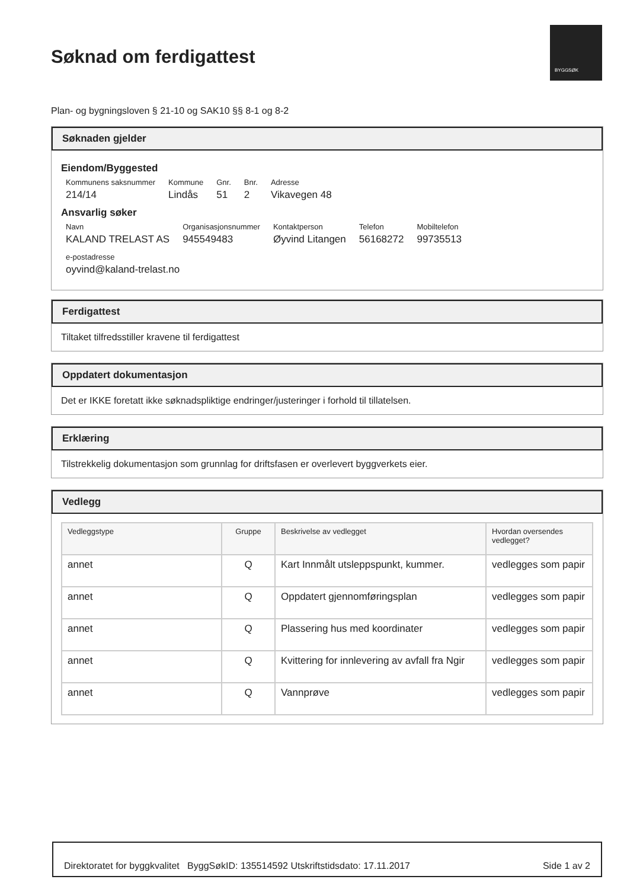Søknad om ferdigattest
BYGGSØK
Plan- og bygningsloven § 21-10 og SAK10 §§ 8-1 og 8-2
Søknaden gjelder
Eiendom/Byggested
Kommunens saksnummer
214/14
Kommune
Lindås
Gnr.
51
Bnr.
2
Adresse
Vikavegen 48
Ansvarlig søker
Navn
KALAND TRELAST AS
Organisasjonsnummer
945549483
Kontaktperson
Øyvind Litangen
Telefon
56168272
Mobiltelefon
99735513
e-postadresse
oyvind@kaland-trelast.no
Ferdigattest
Tiltaket tilfredsstiller kravene til ferdigattest
Oppdatert dokumentasjon
Det er IKKE foretatt ikke søknadspliktige endringer/justeringer i forhold til tillatelsen.
Erklæring
Tilstrekkelig dokumentasjon som grunnlag for driftsfasen er overlevert byggverkets eier.
Vedlegg
| Vedleggstype | Gruppe | Beskrivelse av vedlegget | Hvordan oversendes vedlegget? |
| --- | --- | --- | --- |
| annet | Q | Kart Innmålt utsleppspunkt, kummer. | vedlegges som papir |
| annet | Q | Oppdatert gjennomføringsplan | vedlegges som papir |
| annet | Q | Plassering hus med koordinater | vedlegges som papir |
| annet | Q | Kvittering for innlevering av avfall fra Ngir | vedlegges som papir |
| annet | Q | Vannprøve | vedlegges som papir |
Direktoratet for byggkvalitet ByggSøkID: 135514592 Utskriftstidsdato: 17.11.2017 Side 1 av 2